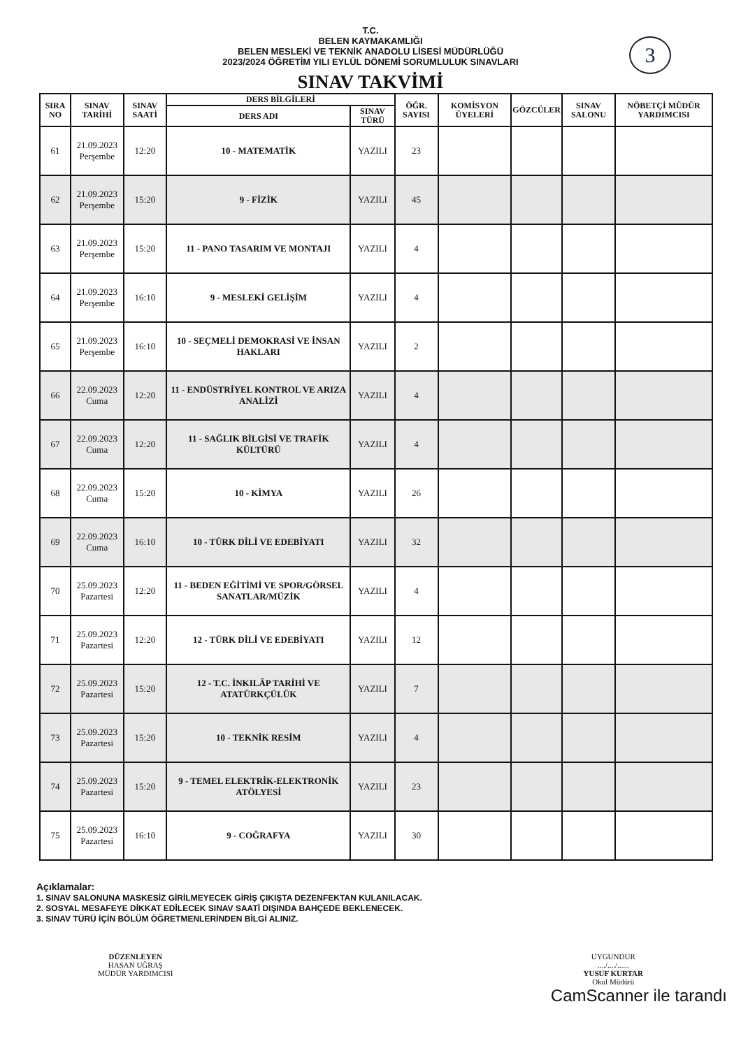3
T.C.
BELEN KAYMAKAMLIĞI
BELEN MESLEKİ VE TEKNİK ANADOLU LİSESİ MÜDÜRLÜĞÜ
2023/2024 ÖĞRETİM YILI EYLÜL DÖNEMİ SORUMLULUK SINAVLARI
SINAV TAKVİMİ
| SIRA NO | SINAV TARİHİ | SINAV SAATİ | DERS BİLGİLERİ | | ÖĞR. SAYISI | KOMİSYON ÜYELERİ | GÖZCÜLER | SINAV SALONU | NÖBETÇİ MÜDÜR YARDIMCISI |
| --- | --- | --- | --- | --- | --- | --- | --- | --- | --- |
| | | | DERS ADI | SINAV TÜRÜ | | | | | |
| 61 | 21.09.2023 Perşembe | 12:20 | 10 - MATEMATİK | YAZILI | 23 | | | | |
| 62 | 21.09.2023 Perşembe | 15:20 | 9 - FİZİK | YAZILI | 45 | | | | |
| 63 | 21.09.2023 Perşembe | 15:20 | 11 - PANO TASARIM VE MONTAJI | YAZILI | 4 | | | | |
| 64 | 21.09.2023 Perşembe | 16:10 | 9 - MESLEKİ GELİŞİM | YAZILI | 4 | | | | |
| 65 | 21.09.2023 Perşembe | 16:10 | 10 - SEÇMELİ DEMOKRASİ VE İNSAN HAKLARI | YAZILI | 2 | | | | |
| 66 | 22.09.2023 Cuma | 12:20 | 11 - ENDÜSTRİYEL KONTROL VE ARIZA ANALİZİ | YAZILI | 4 | | | | |
| 67 | 22.09.2023 Cuma | 12:20 | 11 - SAĞLIK BİLGİSİ VE TRAFİK KÜLTÜRÜ | YAZILI | 4 | | | | |
| 68 | 22.09.2023 Cuma | 15:20 | 10 - KİMYA | YAZILI | 26 | | | | |
| 69 | 22.09.2023 Cuma | 16:10 | 10 - TÜRK DİLİ VE EDEBİYATI | YAZILI | 32 | | | | |
| 70 | 25.09.2023 Pazartesi | 12:20 | 11 - BEDEN EĞİTİMİ VE SPOR/GÖRSEL SANATLAR/MÜZİK | YAZILI | 4 | | | | |
| 71 | 25.09.2023 Pazartesi | 12:20 | 12 - TÜRK DİLİ VE EDEBİYATI | YAZILI | 12 | | | | |
| 72 | 25.09.2023 Pazartesi | 15:20 | 12 - T.C. İNKILÂP TARİHİ VE ATATÜRKÇÜLÜK | YAZILI | 7 | | | | |
| 73 | 25.09.2023 Pazartesi | 15:20 | 10 - TEKNİK RESİM | YAZILI | 4 | | | | |
| 74 | 25.09.2023 Pazartesi | 15:20 | 9 - TEMEL ELEKTRİK-ELEKTRONİK ATÖLYESİ | YAZILI | 23 | | | | |
| 75 | 25.09.2023 Pazartesi | 16:10 | 9 - COĞRAFYA | YAZILI | 30 | | | | |
Açıklamalar:
1. SINAV SALONUNA MASKESİZ GİRİLMEYECEK GİRİŞ ÇIKIŞTA DEZENFEKTAN KULANILACAK.
2. SOSYAL MESAFEYE DİKKAT EDİLECEK SINAV SAATİ DIŞINDA BAHÇEDE BEKLENECEK.
3. SINAV TÜRÜ İÇİN BÖLÜM ÖĞRETMENLERİNDEN BİLGİ ALINIZ.
DÜZENLEYEN
HASAN UĞRAŞ
MÜDÜR YARDIMCISI
UYGUNDUR
..../..../......
YUSUF KURTAR
Okul Müdürü
CamScanner ile tarandı